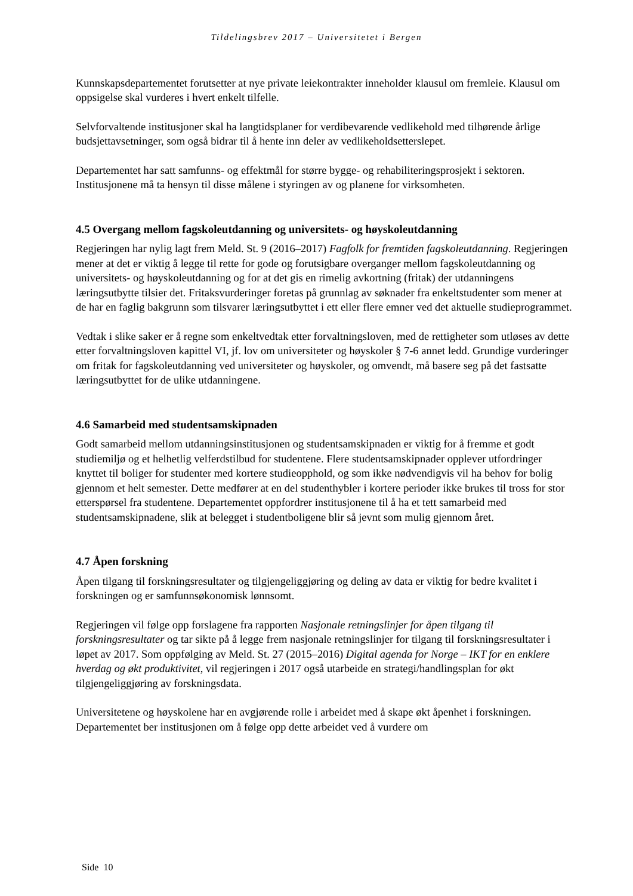Tildelingsbrev 2017 – Universitetet i Bergen
Kunnskapsdepartementet forutsetter at nye private leiekontrakter inneholder klausul om fremleie. Klausul om oppsigelse skal vurderes i hvert enkelt tilfelle.
Selvforvaltende institusjoner skal ha langtidsplaner for verdibevarende vedlikehold med tilhørende årlige budsjettavsetninger, som også bidrar til å hente inn deler av vedlikeholdsetterslepet.
Departementet har satt samfunns- og effektmål for større bygge- og rehabiliteringsprosjekt i sektoren. Institusjonene må ta hensyn til disse målene i styringen av og planene for virksomheten.
4.5 Overgang mellom fagskoleutdanning og universitets- og høyskoleutdanning
Regjeringen har nylig lagt frem Meld. St. 9 (2016–2017) Fagfolk for fremtiden fagskoleutdanning. Regjeringen mener at det er viktig å legge til rette for gode og forutsigbare overganger mellom fagskoleutdanning og universitets- og høyskoleutdanning og for at det gis en rimelig avkortning (fritak) der utdanningens læringsutbytte tilsier det. Fritaksvurderinger foretas på grunnlag av søknader fra enkeltstudenter som mener at de har en faglig bakgrunn som tilsvarer læringsutbyttet i ett eller flere emner ved det aktuelle studieprogrammet.
Vedtak i slike saker er å regne som enkeltvedtak etter forvaltningsloven, med de rettigheter som utløses av dette etter forvaltningsloven kapittel VI, jf. lov om universiteter og høyskoler § 7-6 annet ledd. Grundige vurderinger om fritak for fagskoleutdanning ved universiteter og høyskoler, og omvendt, må basere seg på det fastsatte læringsutbyttet for de ulike utdanningene.
4.6 Samarbeid med studentsamskipnaden
Godt samarbeid mellom utdanningsinstitusjonen og studentsamskipnaden er viktig for å fremme et godt studiemiljø og et helhetlig velferdstilbud for studentene. Flere studentsamskipnader opplever utfordringer knyttet til boliger for studenter med kortere studieopphold, og som ikke nødvendigvis vil ha behov for bolig gjennom et helt semester. Dette medfører at en del studenthybler i kortere perioder ikke brukes til tross for stor etterspørsel fra studentene. Departementet oppfordrer institusjonene til å ha et tett samarbeid med studentsamskipnadene, slik at belegget i studentboligene blir så jevnt som mulig gjennom året.
4.7 Åpen forskning
Åpen tilgang til forskningsresultater og tilgjengeliggjøring og deling av data er viktig for bedre kvalitet i forskningen og er samfunnsøkonomisk lønnsomt.
Regjeringen vil følge opp forslagene fra rapporten Nasjonale retningslinjer for åpen tilgang til forskningsresultater og tar sikte på å legge frem nasjonale retningslinjer for tilgang til forskningsresultater i løpet av 2017. Som oppfølging av Meld. St. 27 (2015–2016) Digital agenda for Norge – IKT for en enklere hverdag og økt produktivitet, vil regjeringen i 2017 også utarbeide en strategi/handlingsplan for økt tilgjengeliggjøring av forskningsdata.
Universitetene og høyskolene har en avgjørende rolle i arbeidet med å skape økt åpenhet i forskningen. Departementet ber institusjonen om å følge opp dette arbeidet ved å vurdere om
Side 10